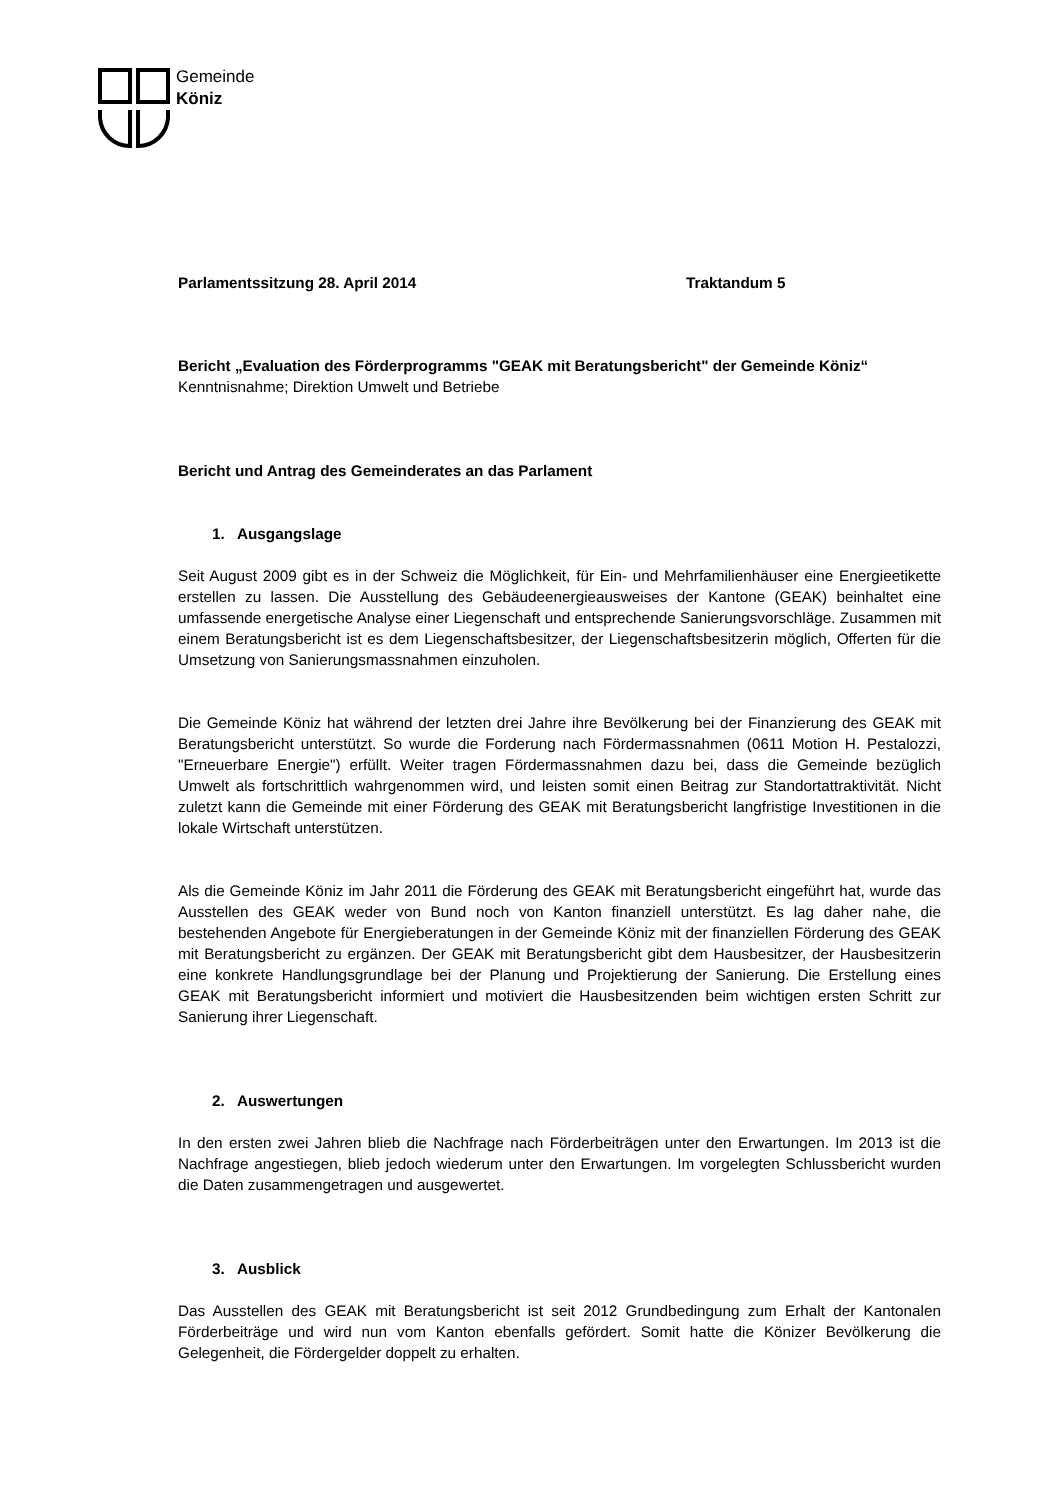Gemeinde
Köniz
Parlamentssitzung 28. April 2014 Traktandum 5
Bericht „Evaluation des Förderprogramms "GEAK mit Beratungsbericht" der Gemeinde Köniz“
Kenntnisnahme; Direktion Umwelt und Betriebe
Bericht und Antrag des Gemeinderates an das Parlament
1. Ausgangslage
Seit August 2009 gibt es in der Schweiz die Möglichkeit, für Ein- und Mehrfamilienhäuser eine Energieetikette erstellen zu lassen. Die Ausstellung des Gebäudeenergieausweises der Kantone (GEAK) beinhaltet eine umfassende energetische Analyse einer Liegenschaft und entsprechende Sanierungsvorschläge. Zusammen mit einem Beratungsbericht ist es dem Liegenschaftsbesitzer, der Liegenschaftsbesitzerin möglich, Offerten für die Umsetzung von Sanierungsmassnahmen einzuholen.
Die Gemeinde Köniz hat während der letzten drei Jahre ihre Bevölkerung bei der Finanzierung des GEAK mit Beratungsbericht unterstützt. So wurde die Forderung nach Fördermassnahmen (0611 Motion H. Pestalozzi, "Erneuerbare Energie") erfüllt. Weiter tragen Fördermassnahmen dazu bei, dass die Gemeinde bezüglich Umwelt als fortschrittlich wahrgenommen wird, und leisten somit einen Beitrag zur Standortattraktivität. Nicht zuletzt kann die Gemeinde mit einer Förderung des GEAK mit Beratungsbericht langfristige Investitionen in die lokale Wirtschaft unterstützen.
Als die Gemeinde Köniz im Jahr 2011 die Förderung des GEAK mit Beratungsbericht eingeführt hat, wurde das Ausstellen des GEAK weder von Bund noch von Kanton finanziell unterstützt. Es lag daher nahe, die bestehenden Angebote für Energieberatungen in der Gemeinde Köniz mit der finanziellen Förderung des GEAK mit Beratungsbericht zu ergänzen. Der GEAK mit Beratungsbericht gibt dem Hausbesitzer, der Hausbesitzerin eine konkrete Handlungsgrundlage bei der Planung und Projektierung der Sanierung. Die Erstellung eines GEAK mit Beratungsbericht informiert und motiviert die Hausbesitzenden beim wichtigen ersten Schritt zur Sanierung ihrer Liegenschaft.
2. Auswertungen
In den ersten zwei Jahren blieb die Nachfrage nach Förderbeiträgen unter den Erwartungen. Im 2013 ist die Nachfrage angestiegen, blieb jedoch wiederum unter den Erwartungen. Im vorgelegten Schlussbericht wurden die Daten zusammengetragen und ausgewertet.
3. Ausblick
Das Ausstellen des GEAK mit Beratungsbericht ist seit 2012 Grundbedingung zum Erhalt der Kantonalen Förderbeiträge und wird nun vom Kanton ebenfalls gefördert. Somit hatte die Könizer Bevölkerung die Gelegenheit, die Fördergelder doppelt zu erhalten.